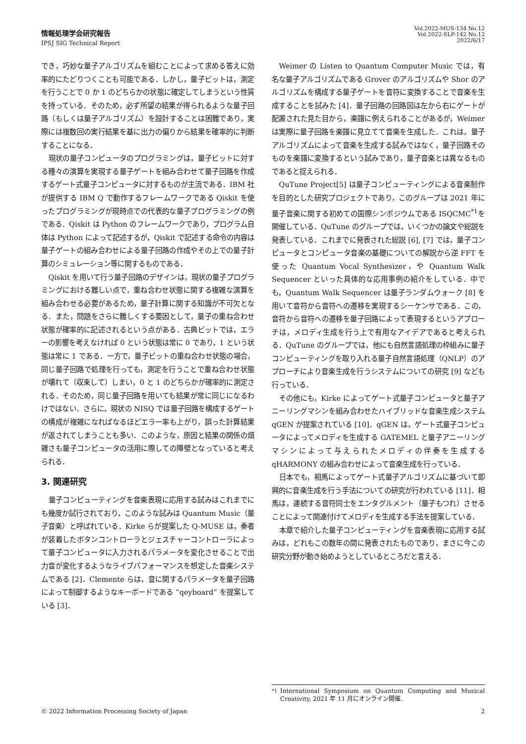情報処理学会研究報告
IPSJ SIG Technical Report
Vol.2022-MUS-134 No.12
Vol.2022-SLP-142 No.12
2022/6/17
でき，巧妙な量子アルゴリズムを組むことによって求める答えに効率的にたどりつくことも可能である．しかし，量子ビットは，測定を行うことで 0 か 1 のどちらかの状態に確定してしまうという性質を持っている．そのため，必ず所望の結果が得られるような量子回路（もしくは量子アルゴリズム）を設計することは困難であり，実際には複数回の実行結果を基に出力の偏りから結果を確率的に判断することになる．
現状の量子コンピュータのプログラミングは，量子ビットに対する種々の演算を実現する量子ゲートを組み合わせて量子回路を作成するゲート式量子コンピュータに対するものが主流である．IBM 社が提供する IBM Q で動作するフレームワークである Qiskit を使ったプログラミングが現時点での代表的な量子プログラミングの例である．Qiskit は Python のフレームワークであり，プログラム自体は Python によって記述するが，Qiskit で記述する命令の内容は量子ゲートの組み合わせによる量子回路の作成やその上での量子計算のシミュレーション等に関するものである．
Qiskit を用いて行う量子回路のデザインは，現状の量子プログラミングにおける難しい点で，重ね合わせ状態に関する複雑な演算を組み合わせる必要があるため，量子計算に関する知識が不可欠となる．また，問題をさらに難しくする要因として，量子の重ね合わせ状態が確率的に記述されるという点がある．古典ビットでは，エラーの影響を考えなければ 0 という状態は常に 0 であり，1 という状態は常に 1 である．一方で，量子ビットの重ね合わせ状態の場合，同じ量子回路で処理を行っても，測定を行うことで重ね合わせ状態が壊れて（収束して）しまい，0 と 1 のどちらかが確率的に測定される．そのため，同じ量子回路を用いても結果が常に同じになるわけではない．さらに，現状の NISQ では量子回路を構成するゲートの構成が複雑になればなるほどエラー率も上がり，誤った計算結果が返されてしまうことも多い．このような，原因と結果の関係の煩雑さも量子コンピュータの活用に際しての障壁となっていると考えられる．
3. 関連研究
量子コンピューティングを音楽表現に応用する試みはこれまでにも幾度か試行されており，このような試みは Quantum Music（量子音楽）と呼ばれている．Kirke らが提案した Q-MUSE は，奏者が装着したボタンコントローラとジェスチャーコントローラによって量子コンピュータに入力されるパラメータを変化させることで出力音が変化するようなライブパフォーマンスを想定した音楽システムである [2]．Clemente らは，音に関するパラメータを量子回路によって制御するようなキーボードである “qeyboard” を提案している [3]．
Weimer の Listen to Quantum Computer Music では，有名な量子アルゴリズムである Grover のアルゴリズムや Shor のアルゴリズムを構成する量子ゲートを音符に変換することで音楽を生成することを試みた [4]．量子回路の回路図は左から右にゲートが配置された見た目から，楽譜に例えられることがあるが，Weimer は実際に量子回路を楽譜に見立てて音楽を生成した．これは，量子アルゴリズムによって音楽を生成する試みではなく，量子回路そのものを楽譜に変換するという試みであり，量子音楽とは異なるものであると捉えられる．
QuTune Project[5] は量子コンピューティングによる音楽制作を目的とした研究プロジェクトであり，このグループは 2021 年に量子音楽に関する初めての国際シンポジウムである ISQCMC<sup>*1</sup>を開催している．QuTune のグループでは，いくつかの論文や総説を発表している．これまでに発表された総説 [6], [7] では，量子コンピュータとコンピュータ音楽の基礎についての解説から逆 FFT を使った Quantum Vocal Synthesizer，や Quantum Walk Sequencer といった具体的な応用事例の紹介をしている．中でも，Quantum Walk Sequencer は量子ランダムウォーク [8] を用いて音符から音符への遷移を実現するシーケンサである．この，音符から音符への遷移を量子回路によって表現するというアプローチは，メロディ生成を行う上で有用なアイデアであると考えられる．QuTune のグループでは，他にも自然言語処理の枠組みに量子コンピューティングを取り入れる量子自然言語処理（QNLP）のアプローチにより音楽生成を行うシステムについての研究 [9] なども行っている．
その他にも，Kirke によってゲート式量子コンピュータと量子アニーリングマシンを組み合わせたハイブリッドな音楽生成システム qGEN が提案されている [10]．qGEN は，ゲート式量子コンピュータによってメロディを生成する GATEMEL と量子アニーリングマシンによって与えられたメロディの伴奏を生成する qHARMONY の組み合わせによって音楽生成を行っている．
日本でも，相馬によってゲート式量子アルゴリズムに基づいて即興的に音楽生成を行う手法についての研究が行われている [11]．相馬は，連続する音符同士をエンタグルメント（量子もつれ）させることによって関連付けてメロディを生成する手法を提案している．
本章で紹介した量子コンピューティングを音楽表現に応用する試みは，どれもこの数年の間に発表されたものであり，まさに今この研究分野が動き始めようとしているところだと言える．
<sup>*1</sup> International Symposium on Quantum Computing and Musical Creativity, 2021 年 11 月にオンライン開催.
© 2022 Information Processing Society of Japan 2